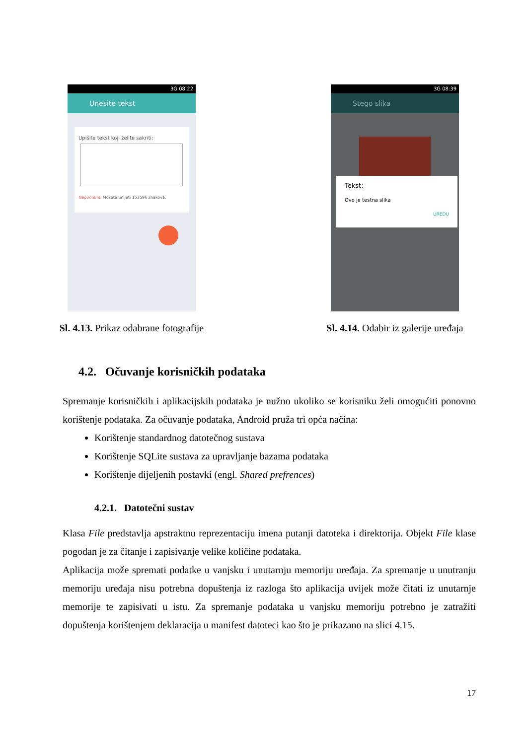3G 08:22
Unesite tekst
Upišite tekst koji želite sakriti:
Napomena: Možete unijeti 153596 znakova.
Sl. 4.13. Prikaz odabrane fotografije
3G 08:39
Stego slika
Tekst:
Ovo je testna slika
UREDU
Sl. 4.14. Odabir iz galerije uređaja
4.2. Očuvanje korisničkih podataka
Spremanje korisničkih i aplikacijskih podataka je nužno ukoliko se korisniku želi omogućiti ponovno korištenje podataka. Za očuvanje podataka, Android pruža tri opća načina:
Korištenje standardnog datotečnog sustava
Korištenje SQLite sustava za upravljanje bazama podataka
Korištenje dijeljenih postavki (engl. Shared prefrences)
4.2.1. Datotečni sustav
Klasa File predstavlja apstraktnu reprezentaciju imena putanji datoteka i direktorija. Objekt File klase pogodan je za čitanje i zapisivanje velike količine podataka.
Aplikacija može spremati podatke u vanjsku i unutarnju memoriju uređaja. Za spremanje u unutranju memoriju uređaja nisu potrebna dopuštenja iz razloga što aplikacija uvijek može čitati iz unutarnje memorije te zapisivati u istu. Za spremanje podataka u vanjsku memoriju potrebno je zatražiti dopuštenja korištenjem deklaracija u manifest datoteci kao što je prikazano na slici 4.15.
17